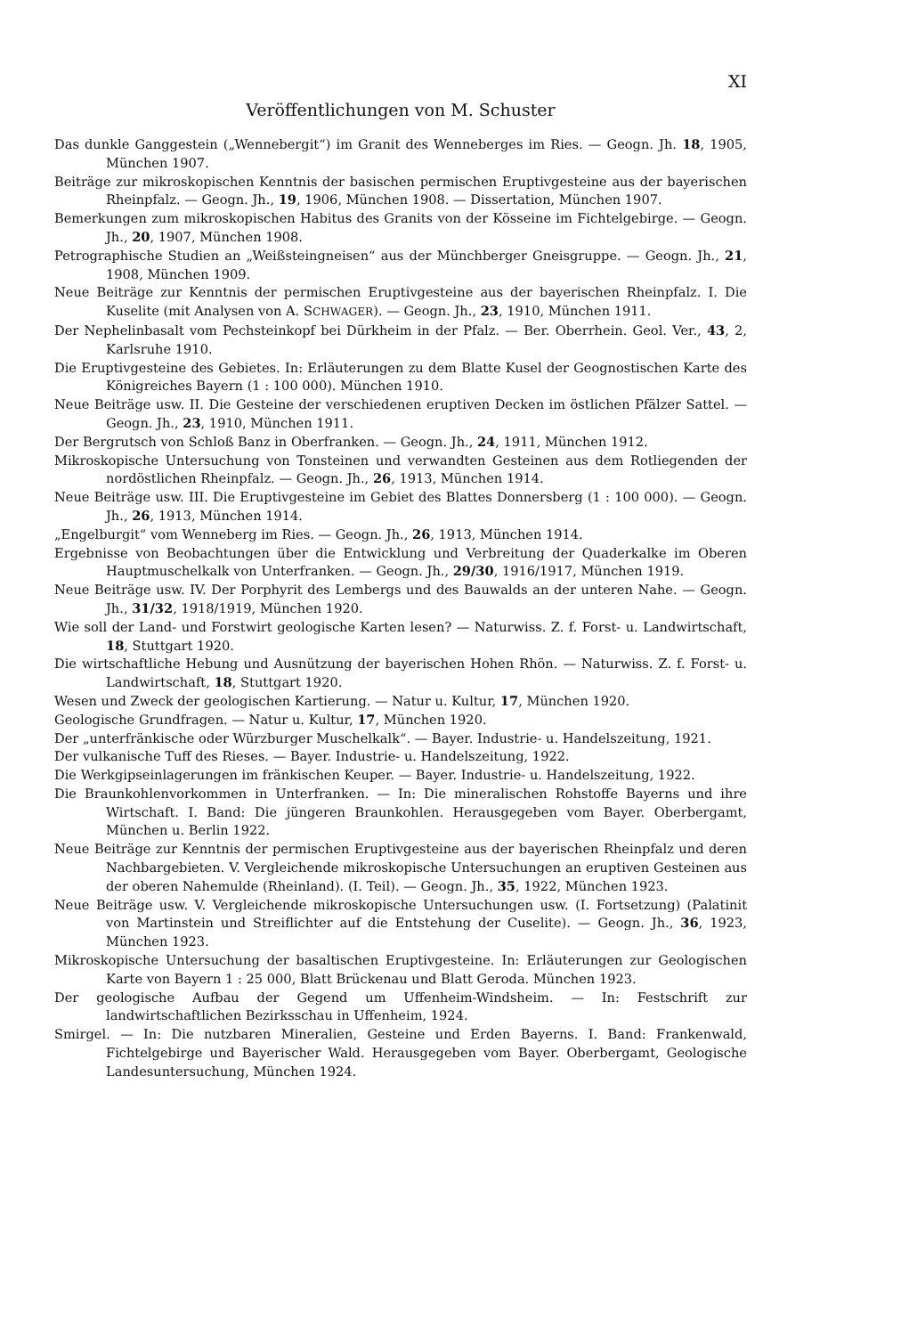XI
Veröffentlichungen von M. Schuster
Das dunkle Ganggestein („Wennebergit“) im Granit des Wenneberges im Ries. — Geogn. Jh. 18, 1905, München 1907.
Beiträge zur mikroskopischen Kenntnis der basischen permischen Eruptivgesteine aus der bayerischen Rheinpfalz. — Geogn. Jh., 19, 1906, München 1908. — Dissertation, München 1907.
Bemerkungen zum mikroskopischen Habitus des Granits von der Kösseine im Fichtelgebirge. — Geogn. Jh., 20, 1907, München 1908.
Petrographische Studien an „Weißsteingneisen“ aus der Münchberger Gneisgruppe. — Geogn. Jh., 21, 1908, München 1909.
Neue Beiträge zur Kenntnis der permischen Eruptivgesteine aus der bayerischen Rheinpfalz. I. Die Kuselite (mit Analysen von A. SCHWAGER). — Geogn. Jh., 23, 1910, München 1911.
Der Nephelinbasalt vom Pechsteinkopf bei Dürkheim in der Pfalz. — Ber. Oberrhein. Geol. Ver., 43, 2, Karlsruhe 1910.
Die Eruptivgesteine des Gebietes. In: Erläuterungen zu dem Blatte Kusel der Geognostischen Karte des Königreiches Bayern (1 : 100 000). München 1910.
Neue Beiträge usw. II. Die Gesteine der verschiedenen eruptiven Decken im östlichen Pfälzer Sattel. — Geogn. Jh., 23, 1910, München 1911.
Der Bergrutsch von Schloß Banz in Oberfranken. — Geogn. Jh., 24, 1911, München 1912.
Mikroskopische Untersuchung von Tonsteinen und verwandten Gesteinen aus dem Rotliegenden der nordöstlichen Rheinpfalz. — Geogn. Jh., 26, 1913, München 1914.
Neue Beiträge usw. III. Die Eruptivgesteine im Gebiet des Blattes Donnersberg (1 : 100 000). — Geogn. Jh., 26, 1913, München 1914.
„Engelburgit“ vom Wenneberg im Ries. — Geogn. Jh., 26, 1913, München 1914.
Ergebnisse von Beobachtungen über die Entwicklung und Verbreitung der Quaderkalke im Oberen Hauptmuschelkalk von Unterfranken. — Geogn. Jh., 29/30, 1916/1917, München 1919.
Neue Beiträge usw. IV. Der Porphyrit des Lembergs und des Bauwalds an der unteren Nahe. — Geogn. Jh., 31/32, 1918/1919, München 1920.
Wie soll der Land- und Forstwirt geologische Karten lesen? — Naturwiss. Z. f. Forst- u. Landwirtschaft, 18, Stuttgart 1920.
Die wirtschaftliche Hebung und Ausnützung der bayerischen Hohen Rhön. — Naturwiss. Z. f. Forst- u. Landwirtschaft, 18, Stuttgart 1920.
Wesen und Zweck der geologischen Kartierung. — Natur u. Kultur, 17, München 1920.
Geologische Grundfragen. — Natur u. Kultur, 17, München 1920.
Der „unterfränkische oder Würzburger Muschelkalk“. — Bayer. Industrie- u. Handelszeitung, 1921.
Der vulkanische Tuff des Rieses. — Bayer. Industrie- u. Handelszeitung, 1922.
Die Werkgipseinlagerungen im fränkischen Keuper. — Bayer. Industrie- u. Handelszeitung, 1922.
Die Braunkohlenvorkommen in Unterfranken. — In: Die mineralischen Rohstoffe Bayerns und ihre Wirtschaft. I. Band: Die jüngeren Braunkohlen. Herausgegeben vom Bayer. Oberbergamt, München u. Berlin 1922.
Neue Beiträge zur Kenntnis der permischen Eruptivgesteine aus der bayerischen Rheinpfalz und deren Nachbargebieten. V. Vergleichende mikroskopische Untersuchungen an eruptiven Gesteinen aus der oberen Nahemulde (Rheinland). (I. Teil). — Geogn. Jh., 35, 1922, München 1923.
Neue Beiträge usw. V. Vergleichende mikroskopische Untersuchungen usw. (I. Fortsetzung) (Palatinit von Martinstein und Streiflichter auf die Entstehung der Cuselite). — Geogn. Jh., 36, 1923, München 1923.
Mikroskopische Untersuchung der basaltischen Eruptivgesteine. In: Erläuterungen zur Geologischen Karte von Bayern 1 : 25 000, Blatt Brückenau und Blatt Geroda. München 1923.
Der geologische Aufbau der Gegend um Uffenheim-Windsheim. — In: Festschrift zur landwirtschaftlichen Bezirksschau in Uffenheim, 1924.
Smirgel. — In: Die nutzbaren Mineralien, Gesteine und Erden Bayerns. I. Band: Frankenwald, Fichtelgebirge und Bayerischer Wald. Herausgegeben vom Bayer. Oberbergamt, Geologische Landesuntersuchung, München 1924.